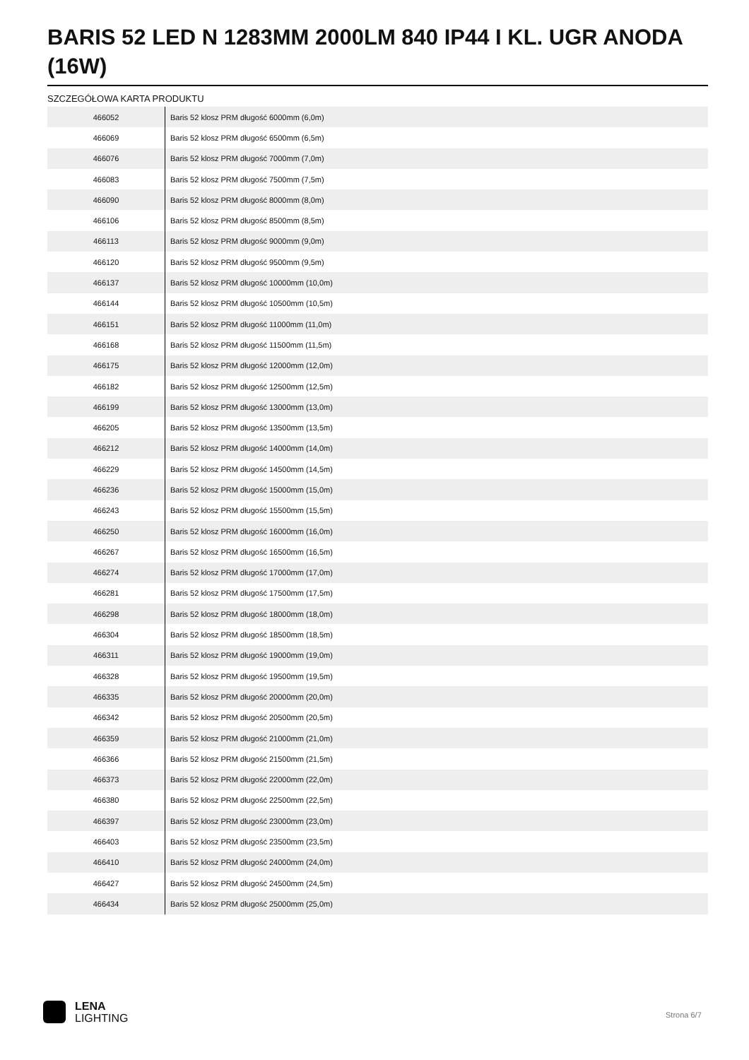BARIS 52 LED N 1283MM 2000LM 840 IP44 I KL. UGR ANODA (16W)
SZCZEGÓŁOWA KARTA PRODUKTU
| 466052 | Baris 52 klosz PRM długość 6000mm (6,0m) |
| 466069 | Baris 52 klosz PRM długość 6500mm (6,5m) |
| 466076 | Baris 52 klosz PRM długość 7000mm (7,0m) |
| 466083 | Baris 52 klosz PRM długość 7500mm (7,5m) |
| 466090 | Baris 52 klosz PRM długość 8000mm (8,0m) |
| 466106 | Baris 52 klosz PRM długość 8500mm (8,5m) |
| 466113 | Baris 52 klosz PRM długość 9000mm (9,0m) |
| 466120 | Baris 52 klosz PRM długość 9500mm (9,5m) |
| 466137 | Baris 52 klosz PRM długość 10000mm (10,0m) |
| 466144 | Baris 52 klosz PRM długość 10500mm (10,5m) |
| 466151 | Baris 52 klosz PRM długość 11000mm (11,0m) |
| 466168 | Baris 52 klosz PRM długość 11500mm (11,5m) |
| 466175 | Baris 52 klosz PRM długość 12000mm (12,0m) |
| 466182 | Baris 52 klosz PRM długość 12500mm (12,5m) |
| 466199 | Baris 52 klosz PRM długość 13000mm (13,0m) |
| 466205 | Baris 52 klosz PRM długość 13500mm (13,5m) |
| 466212 | Baris 52 klosz PRM długość 14000mm (14,0m) |
| 466229 | Baris 52 klosz PRM długość 14500mm (14,5m) |
| 466236 | Baris 52 klosz PRM długość 15000mm (15,0m) |
| 466243 | Baris 52 klosz PRM długość 15500mm (15,5m) |
| 466250 | Baris 52 klosz PRM długość 16000mm (16,0m) |
| 466267 | Baris 52 klosz PRM długość 16500mm (16,5m) |
| 466274 | Baris 52 klosz PRM długość 17000mm (17,0m) |
| 466281 | Baris 52 klosz PRM długość 17500mm (17,5m) |
| 466298 | Baris 52 klosz PRM długość 18000mm (18,0m) |
| 466304 | Baris 52 klosz PRM długość 18500mm (18,5m) |
| 466311 | Baris 52 klosz PRM długość 19000mm (19,0m) |
| 466328 | Baris 52 klosz PRM długość 19500mm (19,5m) |
| 466335 | Baris 52 klosz PRM długość 20000mm (20,0m) |
| 466342 | Baris 52 klosz PRM długość 20500mm (20,5m) |
| 466359 | Baris 52 klosz PRM długość 21000mm (21,0m) |
| 466366 | Baris 52 klosz PRM długość 21500mm (21,5m) |
| 466373 | Baris 52 klosz PRM długość 22000mm (22,0m) |
| 466380 | Baris 52 klosz PRM długość 22500mm (22,5m) |
| 466397 | Baris 52 klosz PRM długość 23000mm (23,0m) |
| 466403 | Baris 52 klosz PRM długość 23500mm (23,5m) |
| 466410 | Baris 52 klosz PRM długość 24000mm (24,0m) |
| 466427 | Baris 52 klosz PRM długość 24500mm (24,5m) |
| 466434 | Baris 52 klosz PRM długość 25000mm (25,0m) |
LENA
LIGHTING
Strona 6/7